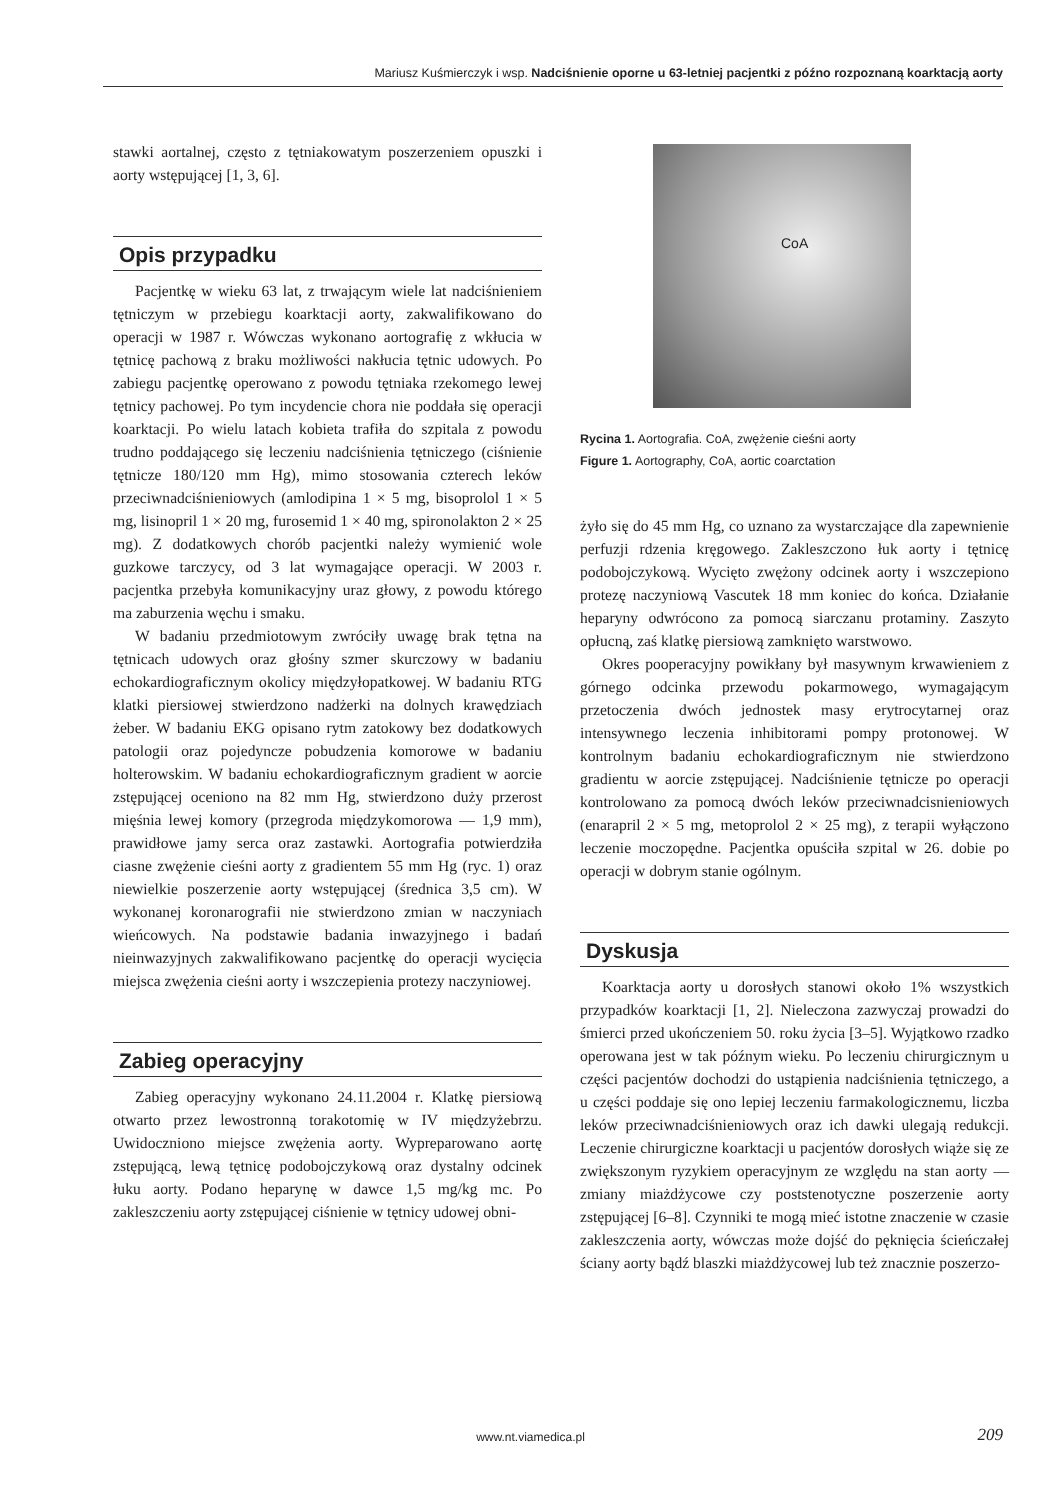Mariusz Kuśmierczyk i wsp. Nadciśnienie oporne u 63-letniej pacjentki z późno rozpoznaną koarktacją aorty
stawki aortalnej, często z tętniakowatym poszerzeniem opuszki i aorty wstępującej [1, 3, 6].
Opis przypadku
Pacjentkę w wieku 63 lat, z trwającym wiele lat nadciśnieniem tętniczym w przebiegu koarktacji aorty, zakwalifikowano do operacji w 1987 r. Wówczas wykonano aortografię z wkłucia w tętnicę pachową z braku możliwości nakłucia tętnic udowych. Po zabiegu pacjentkę operowano z powodu tętniaka rzekomego lewej tętnicy pachowej. Po tym incydencie chora nie poddała się operacji koarktacji. Po wielu latach kobieta trafiła do szpitala z powodu trudno poddającego się leczeniu nadciśnienia tętniczego (ciśnienie tętnicze 180/120 mm Hg), mimo stosowania czterech leków przeciwnadciśnieniowych (amlodipina 1 × 5 mg, bisoprolol 1 × 5 mg, lisinopril 1 × 20 mg, furosemid 1 × 40 mg, spironolakton 2 × 25 mg). Z dodatkowych chorób pacjentki należy wymienić wole guzkowe tarczycy, od 3 lat wymagające operacji. W 2003 r. pacjentka przebyła komunikacyjny uraz głowy, z powodu którego ma zaburzenia węchu i smaku.
W badaniu przedmiotowym zwróciły uwagę brak tętna na tętnicach udowych oraz głośny szmer skurczowy w badaniu echokardiograficznym okolicy międzyłopatkowej. W badaniu RTG klatki piersiowej stwierdzono nadżerki na dolnych krawędziach żeber. W badaniu EKG opisano rytm zatokowy bez dodatkowych patologii oraz pojedyncze pobudzenia komorowe w badaniu holterowskim. W badaniu echokardiograficznym gradient w aorcie zstępującej oceniono na 82 mm Hg, stwierdzono duży przerost mięśnia lewej komory (przegroda międzykomorowa — 1,9 mm), prawidłowe jamy serca oraz zastawki. Aortografia potwierdziła ciasne zwężenie cieśni aorty z gradientem 55 mm Hg (ryc. 1) oraz niewielkie poszerzenie aorty wstępującej (średnica 3,5 cm). W wykonanej koronarografii nie stwierdzono zmian w naczyniach wieńcowych. Na podstawie badania inwazyjnego i badań nieinwazyjnych zakwalifikowano pacjentkę do operacji wycięcia miejsca zwężenia cieśni aorty i wszczepienia protezy naczyniowej.
Zabieg operacyjny
Zabieg operacyjny wykonano 24.11.2004 r. Klatkę piersiową otwarto przez lewostronną torakotomię w IV międzyżebrzu. Uwidoczniono miejsce zwężenia aorty. Wypreparowano aortę zstępującą, lewą tętnicę podobojczykową oraz dystalny odcinek łuku aorty. Podano heparynę w dawce 1,5 mg/kg mc. Po zakleszczeniu aorty zstępującej ciśnienie w tętnicy udowej obni-
CoA
Rycina 1. Aortografia. CoA, zwężenie cieśni aorty
Figure 1. Aortography, CoA, aortic coarctation
żyło się do 45 mm Hg, co uznano za wystarczające dla zapewnienie perfuzji rdzenia kręgowego. Zakleszczono łuk aorty i tętnicę podobojczykową. Wycięto zwężony odcinek aorty i wszczepiono protezę naczyniową Vascutek 18 mm koniec do końca. Działanie heparyny odwrócono za pomocą siarczanu protaminy. Zaszyto opłucną, zaś klatkę piersiową zamknięto warstwowo.
Okres pooperacyjny powikłany był masywnym krwawieniem z górnego odcinka przewodu pokarmowego, wymagającym przetoczenia dwóch jednostek masy erytrocytarnej oraz intensywnego leczenia inhibitorami pompy protonowej. W kontrolnym badaniu echokardiograficznym nie stwierdzono gradientu w aorcie zstępującej. Nadciśnienie tętnicze po operacji kontrolowano za pomocą dwóch leków przeciwnadcisnieniowych (enarapril 2 × 5 mg, metoprolol 2 × 25 mg), z terapii wyłączono leczenie moczopędne. Pacjentka opuściła szpital w 26. dobie po operacji w dobrym stanie ogólnym.
Dyskusja
Koarktacja aorty u dorosłych stanowi około 1% wszystkich przypadków koarktacji [1, 2]. Nieleczona zazwyczaj prowadzi do śmierci przed ukończeniem 50. roku życia [3–5]. Wyjątkowo rzadko operowana jest w tak późnym wieku. Po leczeniu chirurgicznym u części pacjentów dochodzi do ustąpienia nadciśnienia tętniczego, a u części poddaje się ono lepiej leczeniu farmakologicznemu, liczba leków przeciwnadciśnieniowych oraz ich dawki ulegają redukcji. Leczenie chirurgiczne koarktacji u pacjentów dorosłych wiąże się ze zwiększonym ryzykiem operacyjnym ze względu na stan aorty — zmiany miażdżycowe czy poststenotyczne poszerzenie aorty zstępującej [6–8]. Czynniki te mogą mieć istotne znaczenie w czasie zakleszczenia aorty, wówczas może dojść do pęknięcia ścieńczałej ściany aorty bądź blaszki miażdżycowej lub też znacznie poszerzo-
www.nt.viamedica.pl 209